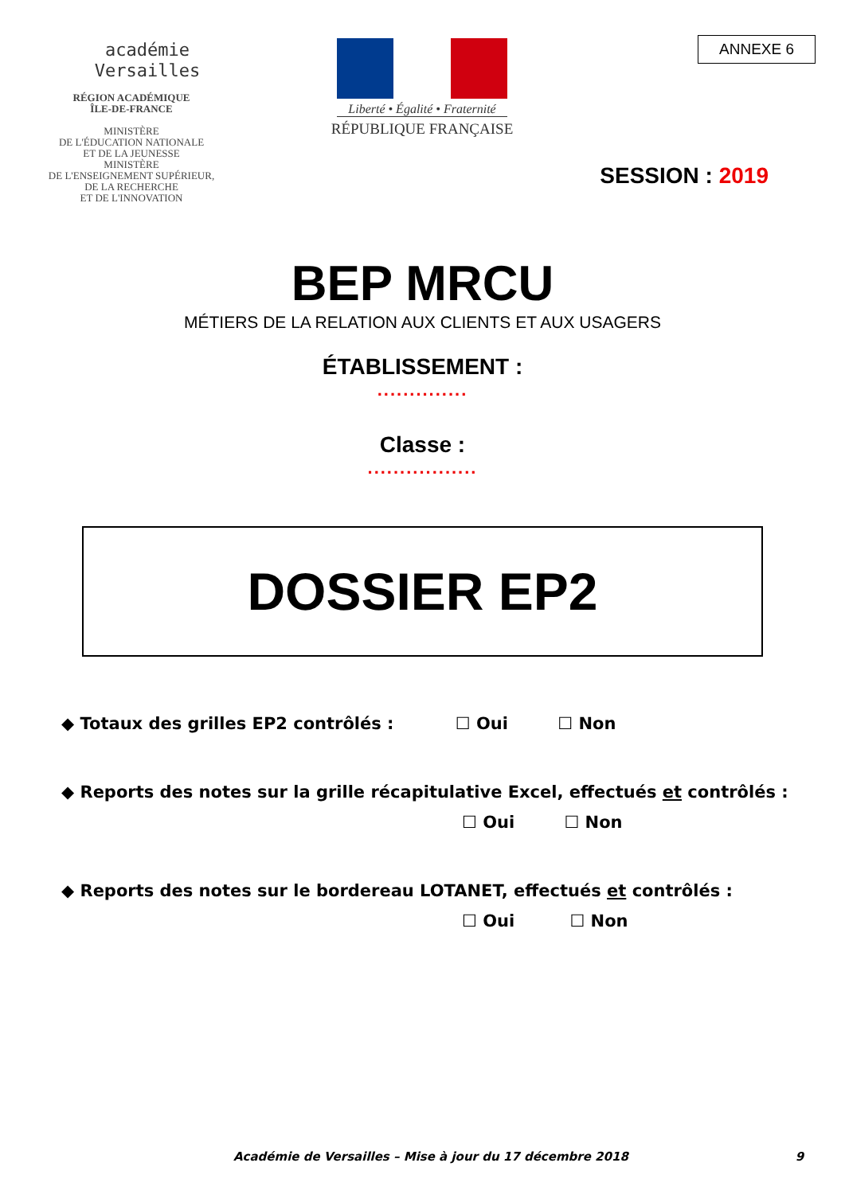académie
Versailles
RÉGION ACADÉMIQUE
ÎLE-DE-FRANCE
MINISTÈRE
DE L'ÉDUCATION NATIONALE
ET DE LA JEUNESSE
MINISTÈRE
DE L'ENSEIGNEMENT SUPÉRIEUR,
DE LA RECHERCHE
ET DE L'INNOVATION
Liberté • Égalité • Fraternité
RÉPUBLIQUE FRANÇAISE
ANNEXE 6
SESSION : 2019
BEP MRCU
MÉTIERS DE LA RELATION AUX CLIENTS ET AUX USAGERS
ÉTABLISSEMENT :
..............
Classe :
.................
DOSSIER EP2
◆ Totaux des grilles EP2 contrôlés : ☐ Oui ☐ Non
◆ Reports des notes sur la grille récapitulative Excel, effectués et contrôlés :
☐ Oui ☐ Non
◆ Reports des notes sur le bordereau LOTANET, effectués et contrôlés :
☐ Oui ☐ Non
Académie de Versailles – Mise à jour du 17 décembre 2018 9